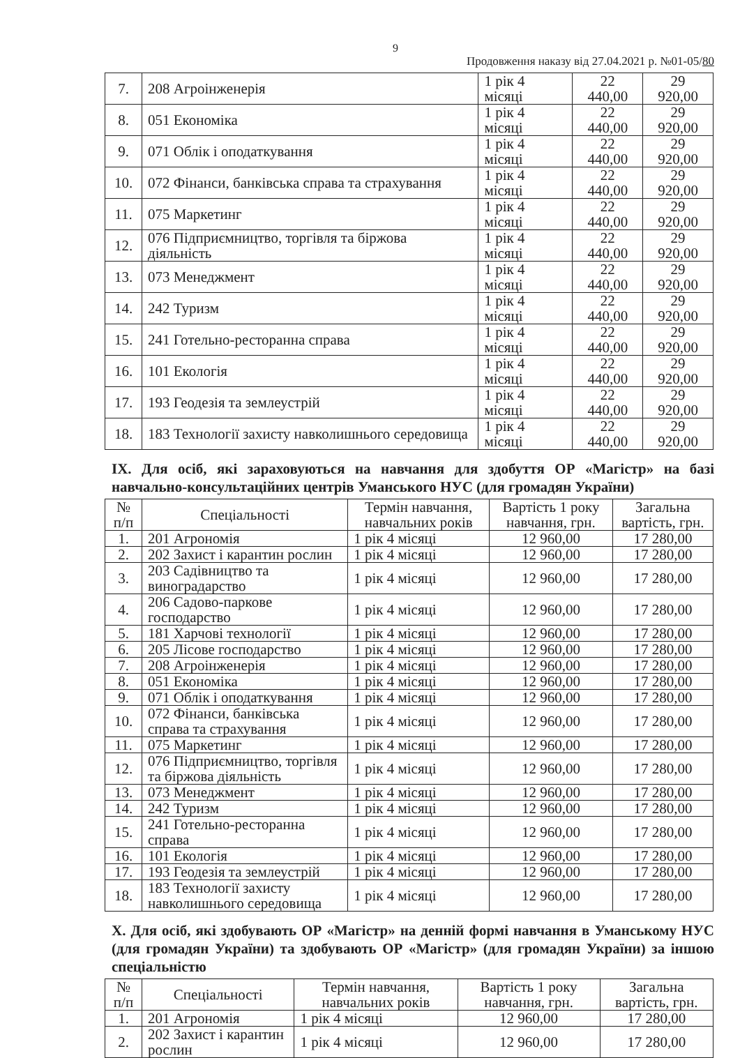9
Продовження наказу від 27.04.2021 р. №01-05/80
| 7. | 208 Агроінженерія | 1 рік 4 місяці | 22 440,00 | 29 920,00 |
| 8. | 051 Економіка | 1 рік 4 місяці | 22 440,00 | 29 920,00 |
| 9. | 071 Облік і оподаткування | 1 рік 4 місяці | 22 440,00 | 29 920,00 |
| 10. | 072 Фінанси, банківська справа та страхування | 1 рік 4 місяці | 22 440,00 | 29 920,00 |
| 11. | 075 Маркетинг | 1 рік 4 місяці | 22 440,00 | 29 920,00 |
| 12. | 076 Підприємництво, торгівля та біржова діяльність | 1 рік 4 місяці | 22 440,00 | 29 920,00 |
| 13. | 073 Менеджмент | 1 рік 4 місяці | 22 440,00 | 29 920,00 |
| 14. | 242 Туризм | 1 рік 4 місяці | 22 440,00 | 29 920,00 |
| 15. | 241 Готельно-ресторанна справа | 1 рік 4 місяці | 22 440,00 | 29 920,00 |
| 16. | 101 Екологія | 1 рік 4 місяці | 22 440,00 | 29 920,00 |
| 17. | 193 Геодезія та землеустрій | 1 рік 4 місяці | 22 440,00 | 29 920,00 |
| 18. | 183 Технології захисту навколишнього середовища | 1 рік 4 місяці | 22 440,00 | 29 920,00 |
IX. Для осіб, які зараховуються на навчання для здобуття ОР «Магістр» на базі навчально-консультаційних центрів Уманського НУС (для громадян України)
| № п/п | Спеціальності | Термін навчання, навчальних років | Вартість 1 року навчання, грн. | Загальна вартість, грн. |
| --- | --- | --- | --- | --- |
| 1. | 201 Агрономія | 1 рік 4 місяці | 12 960,00 | 17 280,00 |
| 2. | 202 Захист і карантин рослин | 1 рік 4 місяці | 12 960,00 | 17 280,00 |
| 3. | 203 Садівництво та виноградарство | 1 рік 4 місяці | 12 960,00 | 17 280,00 |
| 4. | 206 Садово-паркове господарство | 1 рік 4 місяці | 12 960,00 | 17 280,00 |
| 5. | 181 Харчові технології | 1 рік 4 місяці | 12 960,00 | 17 280,00 |
| 6. | 205 Лісове господарство | 1 рік 4 місяці | 12 960,00 | 17 280,00 |
| 7. | 208 Агроінженерія | 1 рік 4 місяці | 12 960,00 | 17 280,00 |
| 8. | 051 Економіка | 1 рік 4 місяці | 12 960,00 | 17 280,00 |
| 9. | 071 Облік і оподаткування | 1 рік 4 місяці | 12 960,00 | 17 280,00 |
| 10. | 072 Фінанси, банківська справа та страхування | 1 рік 4 місяці | 12 960,00 | 17 280,00 |
| 11. | 075 Маркетинг | 1 рік 4 місяці | 12 960,00 | 17 280,00 |
| 12. | 076 Підприємництво, торгівля та біржова діяльність | 1 рік 4 місяці | 12 960,00 | 17 280,00 |
| 13. | 073 Менеджмент | 1 рік 4 місяці | 12 960,00 | 17 280,00 |
| 14. | 242 Туризм | 1 рік 4 місяці | 12 960,00 | 17 280,00 |
| 15. | 241 Готельно-ресторанна справа | 1 рік 4 місяці | 12 960,00 | 17 280,00 |
| 16. | 101 Екологія | 1 рік 4 місяці | 12 960,00 | 17 280,00 |
| 17. | 193 Геодезія та землеустрій | 1 рік 4 місяці | 12 960,00 | 17 280,00 |
| 18. | 183 Технології захисту навколишнього середовища | 1 рік 4 місяці | 12 960,00 | 17 280,00 |
X. Для осіб, які здобувають ОР «Магістр» на денній формі навчання в Уманському НУС (для громадян України) та здобувають ОР «Магістр» (для громадян України) за іншою спеціальністю
| № п/п | Спеціальності | Термін навчання, навчальних років | Вартість 1 року навчання, грн. | Загальна вартість, грн. |
| --- | --- | --- | --- | --- |
| 1. | 201 Агрономія | 1 рік 4 місяці | 12 960,00 | 17 280,00 |
| 2. | 202 Захист і карантин рослин | 1 рік 4 місяці | 12 960,00 | 17 280,00 |